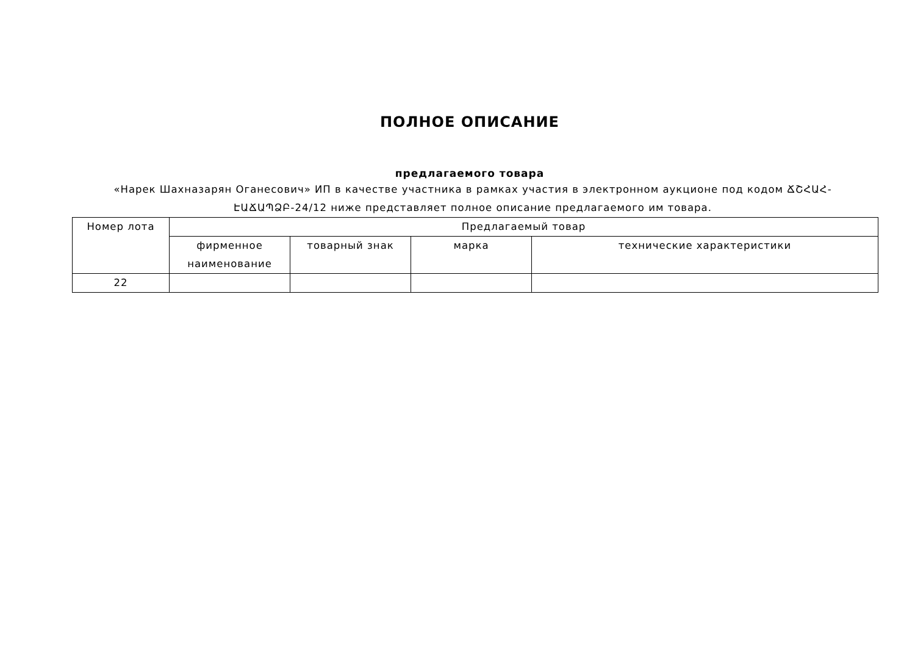ПОЛНОЕ ОПИСАНИЕ
предлагаемого товара
«Нарек Шахназарян Оганесович» ИП в качестве участника в рамках участия в электронном аукционе под кодом ՃՇՀԱՀ-ԷԱՃԱՊՁԲ-24/12 ниже представляет полное описание предлагаемого им товара.
| Номер лота | Предлагаемый товар | | | |
| --- | --- | --- | --- | --- |
| | фирменное наименование | товарный знак | марка | технические характеристики |
| 22 | | | | |